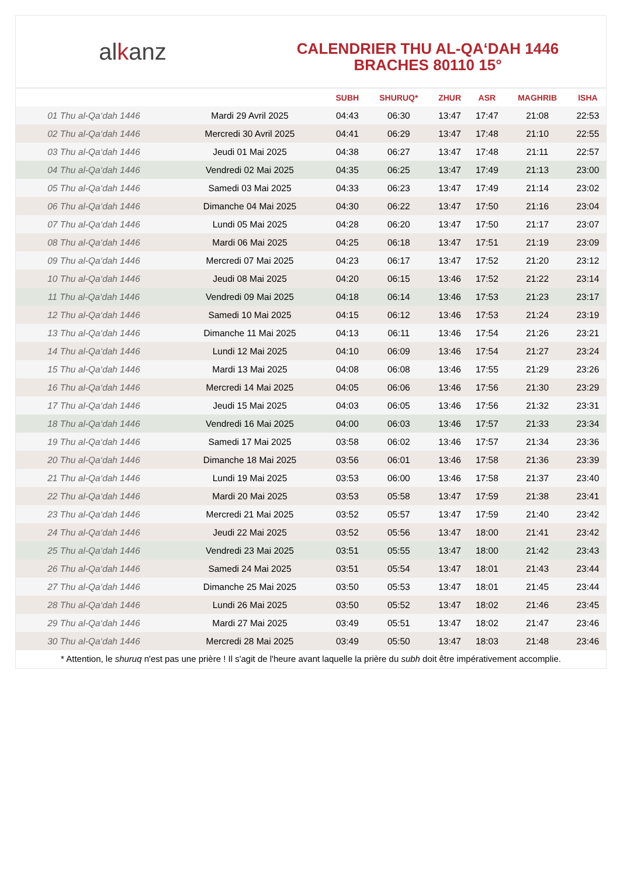al k anz
CALENDRIER THU AL-QA‘DAH 1446
BRACHES 80110 15°
| | | SUBH | SHURUQ* | ZHUR | ASR | MAGHRIB | ISHA |
| --- | --- | --- | --- | --- | --- | --- | --- |
| 01 Thu al-Qa‘dah 1446 | Mardi 29 Avril 2025 | 04:43 | 06:30 | 13:47 | 17:47 | 21:08 | 22:53 |
| 02 Thu al-Qa‘dah 1446 | Mercredi 30 Avril 2025 | 04:41 | 06:29 | 13:47 | 17:48 | 21:10 | 22:55 |
| 03 Thu al-Qa‘dah 1446 | Jeudi 01 Mai 2025 | 04:38 | 06:27 | 13:47 | 17:48 | 21:11 | 22:57 |
| 04 Thu al-Qa‘dah 1446 | Vendredi 02 Mai 2025 | 04:35 | 06:25 | 13:47 | 17:49 | 21:13 | 23:00 |
| 05 Thu al-Qa‘dah 1446 | Samedi 03 Mai 2025 | 04:33 | 06:23 | 13:47 | 17:49 | 21:14 | 23:02 |
| 06 Thu al-Qa‘dah 1446 | Dimanche 04 Mai 2025 | 04:30 | 06:22 | 13:47 | 17:50 | 21:16 | 23:04 |
| 07 Thu al-Qa‘dah 1446 | Lundi 05 Mai 2025 | 04:28 | 06:20 | 13:47 | 17:50 | 21:17 | 23:07 |
| 08 Thu al-Qa‘dah 1446 | Mardi 06 Mai 2025 | 04:25 | 06:18 | 13:47 | 17:51 | 21:19 | 23:09 |
| 09 Thu al-Qa‘dah 1446 | Mercredi 07 Mai 2025 | 04:23 | 06:17 | 13:47 | 17:52 | 21:20 | 23:12 |
| 10 Thu al-Qa‘dah 1446 | Jeudi 08 Mai 2025 | 04:20 | 06:15 | 13:46 | 17:52 | 21:22 | 23:14 |
| 11 Thu al-Qa‘dah 1446 | Vendredi 09 Mai 2025 | 04:18 | 06:14 | 13:46 | 17:53 | 21:23 | 23:17 |
| 12 Thu al-Qa‘dah 1446 | Samedi 10 Mai 2025 | 04:15 | 06:12 | 13:46 | 17:53 | 21:24 | 23:19 |
| 13 Thu al-Qa‘dah 1446 | Dimanche 11 Mai 2025 | 04:13 | 06:11 | 13:46 | 17:54 | 21:26 | 23:21 |
| 14 Thu al-Qa‘dah 1446 | Lundi 12 Mai 2025 | 04:10 | 06:09 | 13:46 | 17:54 | 21:27 | 23:24 |
| 15 Thu al-Qa‘dah 1446 | Mardi 13 Mai 2025 | 04:08 | 06:08 | 13:46 | 17:55 | 21:29 | 23:26 |
| 16 Thu al-Qa‘dah 1446 | Mercredi 14 Mai 2025 | 04:05 | 06:06 | 13:46 | 17:56 | 21:30 | 23:29 |
| 17 Thu al-Qa‘dah 1446 | Jeudi 15 Mai 2025 | 04:03 | 06:05 | 13:46 | 17:56 | 21:32 | 23:31 |
| 18 Thu al-Qa‘dah 1446 | Vendredi 16 Mai 2025 | 04:00 | 06:03 | 13:46 | 17:57 | 21:33 | 23:34 |
| 19 Thu al-Qa‘dah 1446 | Samedi 17 Mai 2025 | 03:58 | 06:02 | 13:46 | 17:57 | 21:34 | 23:36 |
| 20 Thu al-Qa‘dah 1446 | Dimanche 18 Mai 2025 | 03:56 | 06:01 | 13:46 | 17:58 | 21:36 | 23:39 |
| 21 Thu al-Qa‘dah 1446 | Lundi 19 Mai 2025 | 03:53 | 06:00 | 13:46 | 17:58 | 21:37 | 23:40 |
| 22 Thu al-Qa‘dah 1446 | Mardi 20 Mai 2025 | 03:53 | 05:58 | 13:47 | 17:59 | 21:38 | 23:41 |
| 23 Thu al-Qa‘dah 1446 | Mercredi 21 Mai 2025 | 03:52 | 05:57 | 13:47 | 17:59 | 21:40 | 23:42 |
| 24 Thu al-Qa‘dah 1446 | Jeudi 22 Mai 2025 | 03:52 | 05:56 | 13:47 | 18:00 | 21:41 | 23:42 |
| 25 Thu al-Qa‘dah 1446 | Vendredi 23 Mai 2025 | 03:51 | 05:55 | 13:47 | 18:00 | 21:42 | 23:43 |
| 26 Thu al-Qa‘dah 1446 | Samedi 24 Mai 2025 | 03:51 | 05:54 | 13:47 | 18:01 | 21:43 | 23:44 |
| 27 Thu al-Qa‘dah 1446 | Dimanche 25 Mai 2025 | 03:50 | 05:53 | 13:47 | 18:01 | 21:45 | 23:44 |
| 28 Thu al-Qa‘dah 1446 | Lundi 26 Mai 2025 | 03:50 | 05:52 | 13:47 | 18:02 | 21:46 | 23:45 |
| 29 Thu al-Qa‘dah 1446 | Mardi 27 Mai 2025 | 03:49 | 05:51 | 13:47 | 18:02 | 21:47 | 23:46 |
| 30 Thu al-Qa‘dah 1446 | Mercredi 28 Mai 2025 | 03:49 | 05:50 | 13:47 | 18:03 | 21:48 | 23:46 |
* Attention, le shuruq n'est pas une prière ! Il s'agit de l'heure avant laquelle la prière du subh doit être impérativement accomplie.